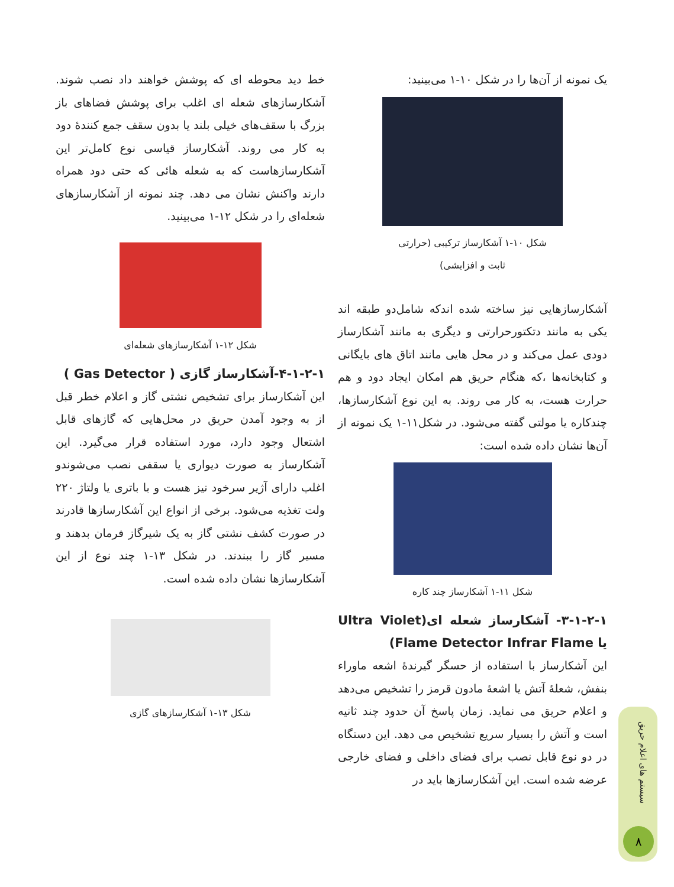یک نمونه از آن‌ها را در شکل ۱۰-۱ می‌بینید:
شکل ۱۰-۱ آشکارساز ترکیبی (حرارتی
ثابت و افزایشی)
آشکارسازهایی نیز ساخته شده اندکه شامل‌دو طبقه اند یکی به مانند دتکتورحرارتی و دیگری به مانند آشکارساز دودی عمل می‌کند و در محل هایی مانند اتاق های بایگانی و کتابخانه‌ها ،که هنگام حریق هم امکان ایجاد دود و هم حرارت هست، به کار می روند. به این نوع آشکارسازها، چندکاره یا مولتی گفته می‌شود. در شکل۱۱-۱ یک نمونه از آن‌ها نشان داده شده است:
شکل ۱۱-۱ آشکارساز چند کاره
۳-۱-۲-۱- آشکارساز شعله ای(Ultra Violet یا Flame Detector Infrar Flame)
این آشکارساز با استفاده از حسگر گیرندهٔ اشعه ماوراء بنفش، شعلهٔ آتش یا اشعهٔ مادون قرمز را تشخیص می‌دهد و اعلام حریق می نماید. زمان پاسخ آن حدود چند ثانیه است و آتش را بسیار سریع تشخیص می دهد. این دستگاه در دو نوع قابل نصب برای فضای داخلی و فضای خارجی عرضه شده است. این آشکارسازها باید در
خط دید محوطه ای که پوشش خواهند داد نصب شوند. آشکارسازهای شعله ای اغلب برای پوشش فضاهای باز بزرگ با سقف‌های خیلی بلند یا بدون سقف جمع کنندهٔ دود به کار می روند. آشکارساز قیاسی نوع کامل‌تر این آشکارسازهاست که به شعله هائی که حتی دود همراه دارند واکنش نشان می دهد. چند نمونه از آشکارسازهای شعله‌ای را در شکل ۱۲-۱ می‌بینید.
شکل ۱۲-۱ آشکارسازهای شعله‌ای
۴-۱-۲-۱-آشکارساز گازی ( Gas Detector )
این آشکارساز برای تشخیص نشتی گاز و اعلام خطر قبل از به وجود آمدن حریق در محل‌هایی که گازهای قابل اشتعال وجود دارد، مورد استفاده قرار می‌گیرد. این آشکارساز به صورت دیواری یا سقفی نصب می‌شوندو اغلب دارای آژیر سرخود نیز هست و با باتری یا ولتاژ ۲۲۰ ولت تغذیه می‌شود. برخی از انواع این آشکارسازها قادرند در صورت کشف نشتی گاز به یک شیرگاز فرمان بدهند و مسیر گاز را ببندند. در شکل ۱۳-۱ چند نوع از این آشکارسازها نشان داده شده است.
شکل ۱۳-۱ آشکارسازهای گازی
سیستم های اعلام حریق
۸